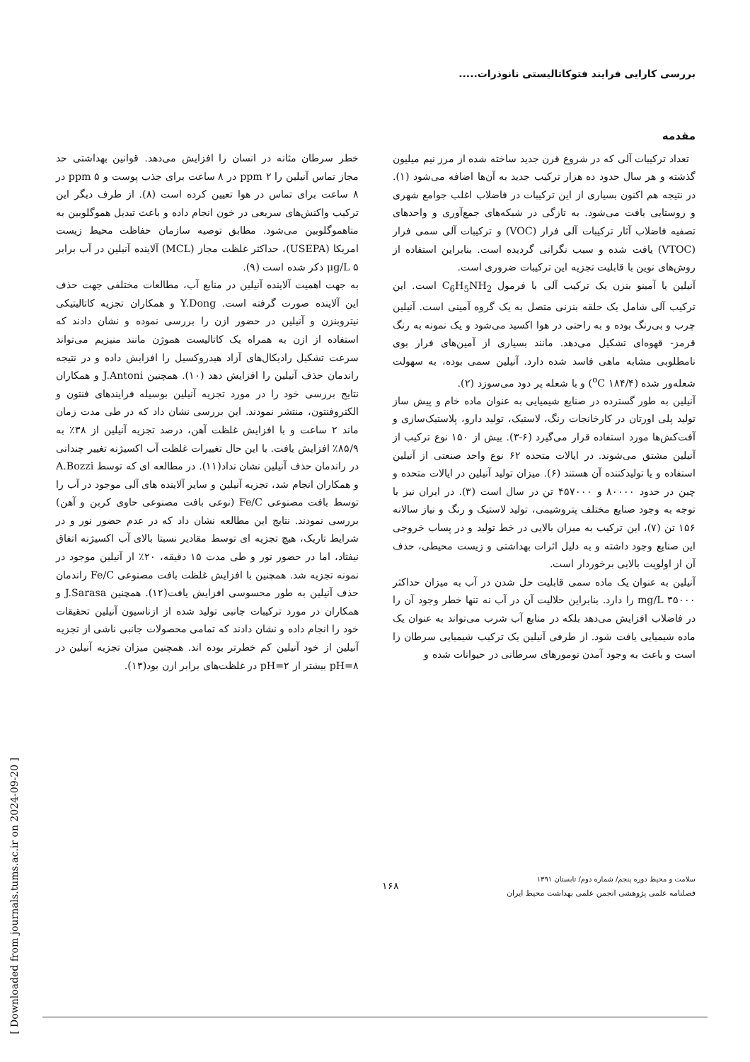بررسی کارایی فرایند فتوکاتالیستی نانوذرات.....
مقدمه
تعداد ترکیبات آلی که در شروع قرن جدید ساخته شده از مرز نیم میلیون گذشته و هر سال حدود ده هزار ترکیب جدید به آن‌ها اضافه می‌شود (۱). در نتیجه هم اکنون بسیاری از این ترکیبات در فاضلاب اغلب جوامع شهری و روستایی یافت می‌شود. به تازگی در شبکه‌های جمع‌آوری و واحدهای تصفیه فاضلاب آثار ترکیبات آلی فرار (VOC) و ترکیبات آلی سمی فرار (VTOC) یافت شده و سبب نگرانی گردیده است. بنابراین استفاده از روش‌های نوین با قابلیت تجزیه این ترکیبات ضروری است.
آنیلین یا آمینو بنزن یک ترکیب آلی با فرمول C<sub>6</sub>H<sub>5</sub>NH<sub>2</sub> است. این ترکیب آلی شامل یک حلقه بنزنی متصل به یک گروه آمینی است. آنیلین چرب و بی‌رنگ بوده و به راحتی در هوا اکسید می‌شود و یک نمونه به رنگ قرمز- قهوه‌ای تشکیل می‌دهد. مانند بسیاری از آمین‌های فرار بوی نامطلوبی مشابه ماهی فاسد شده دارد. آنیلین سمی بوده، به سهولت شعله‌ور شده (<sup>o</sup>C ۱۸۴/۴) و با شعله پر دود می‌سوزد (۲).
آنیلین به طور گسترده در صنایع شیمیایی به عنوان ماده خام و پیش ساز تولید پلی اورتان در کارخانجات رنگ، لاستیک، تولید دارو، پلاستیک‌سازی و آفت‌کش‌ها مورد استفاده قرار می‌گیرد (۶-۳). بیش از ۱۵۰ نوع ترکیب از آنیلین مشتق می‌شوند. در ایالات متحده ۶۲ نوع واحد صنعتی از آنیلین استفاده و یا تولیدکننده آن هستند (۶). میزان تولید آنیلین در ایالات متحده و چین در حدود ۸۰۰۰۰ و ۴۵۷۰۰۰ تن در سال است (۳). در ایران نیز با توجه به وجود صنایع مختلف پتروشیمی، تولید لاستیک و رنگ و نیاز سالانه ۱۵۶ تن (۷)، این ترکیب به میزان بالایی در خط تولید و در پساب خروجی این صنایع وجود داشته و به دلیل اثرات بهداشتی و زیست محیطی، حذف آن از اولویت بالایی برخوردار است.
آنیلین به عنوان یک ماده سمی قابلیت حل شدن در آب به میزان حداکثر ۳۵۰۰۰ mg/L را دارد. بنابراین حلالیت آن در آب نه تنها خطر وجود آن را در فاضلاب افزایش می‌دهد بلکه در منابع آب شرب می‌تواند به عنوان یک ماده شیمیایی یافت شود. از طرفی آنیلین یک ترکیب شیمیایی سرطان زا است و باعث به وجود آمدن تومورهای سرطانی در حیوانات شده و
خطر سرطان مثانه در انسان را افزایش می‌دهد. قوانین بهداشتی حد مجاز تماس آنیلین را ppm ۲ در ۸ ساعت برای جذب پوست و ppm ۵ در ۸ ساعت برای تماس در هوا تعیین کرده است (۸). از طرف دیگر این ترکیب واکنش‌های سریعی در خون انجام داده و باعث تبدیل هموگلوبین به متاهموگلوبین می‌شود. مطابق توصیه سازمان حفاظت محیط زیست امریکا (USEPA)، حداکثر غلظت مجاز (MCL) آلاینده آنیلین در آب برابر μg/L ۵ ذکر شده است (۹).
به جهت اهمیت آلاینده آنیلین در منابع آب، مطالعات مختلفی جهت حذف این آلاینده صورت گرفته است. Y.Dong و همکاران تجزیه کاتالیتیکی نیتروبنزن و آنیلین در حضور ازن را بررسی نموده و نشان دادند که استفاده از ازن به همراه یک کاتالیست هموژن مانند منیزیم می‌تواند سرعت تشکیل رادیکال‌های آزاد هیدروکسیل را افزایش داده و در نتیجه راندمان حذف آنیلین را افزایش دهد (۱۰). همچنین J.Antoni و همکاران نتایج بررسی خود را در مورد تجزیه آنیلین بوسیله فرایندهای فنتون و الکتروفنتون، منتشر نمودند. این بررسی نشان داد که در طی مدت زمان ماند ۲ ساعت و با افزایش غلظت آهن، درصد تجزیه آنیلین از ۳۸٪ به ۸۵/۹٪ افزایش یافت. با این حال تغییرات غلظت آب اکسیژنه تغییر چندانی در راندمان حذف آنیلین نشان نداد(۱۱). در مطالعه ای که توسط A.Bozzi و همکاران انجام شد، تجزیه آنیلین و سایر آلاینده های آلی موجود در آب را توسط بافت مصنوعی Fe/C (نوعی بافت مصنوعی حاوی کربن و آهن) بررسی نمودند. نتایج این مطالعه نشان داد که در عدم حضور نور و در شرایط تاریک، هیچ تجزیه ای توسط مقادیر نسبتا بالای آب اکسیژنه اتفاق نیفتاد، اما در حضور نور و طی مدت ۱۵ دقیقه، ۲۰٪ از آنیلین موجود در نمونه تجزیه شد. همچنین با افزایش غلظت بافت مصنوعی Fe/C راندمان حذف آنیلین به طور محسوسی افزایش یافت(۱۲). همچنین J.Sarasa و همکاران در مورد ترکیبات جانبی تولید شده از ازناسیون آنیلین تحقیقات خود را انجام داده و نشان دادند که تمامی محصولات جانبی ناشی از تجزیه آنیلین از خود آنیلین کم خطرتر بوده اند. همچنین میزان تجزیه آنیلین در pH=۸ بیشتر از pH=۲ در غلظت‌های برابر ازن بود(۱۳).
[ Downloaded from journals.tums.ac.ir on 2024-09-20 ]
سلامت و محیط دوره پنجم/ شماره دوم/ تابستان ۱۳۹۱
فصلنامه علمی پژوهشی انجمن علمی بهداشت محیط ایران
۱۶۸